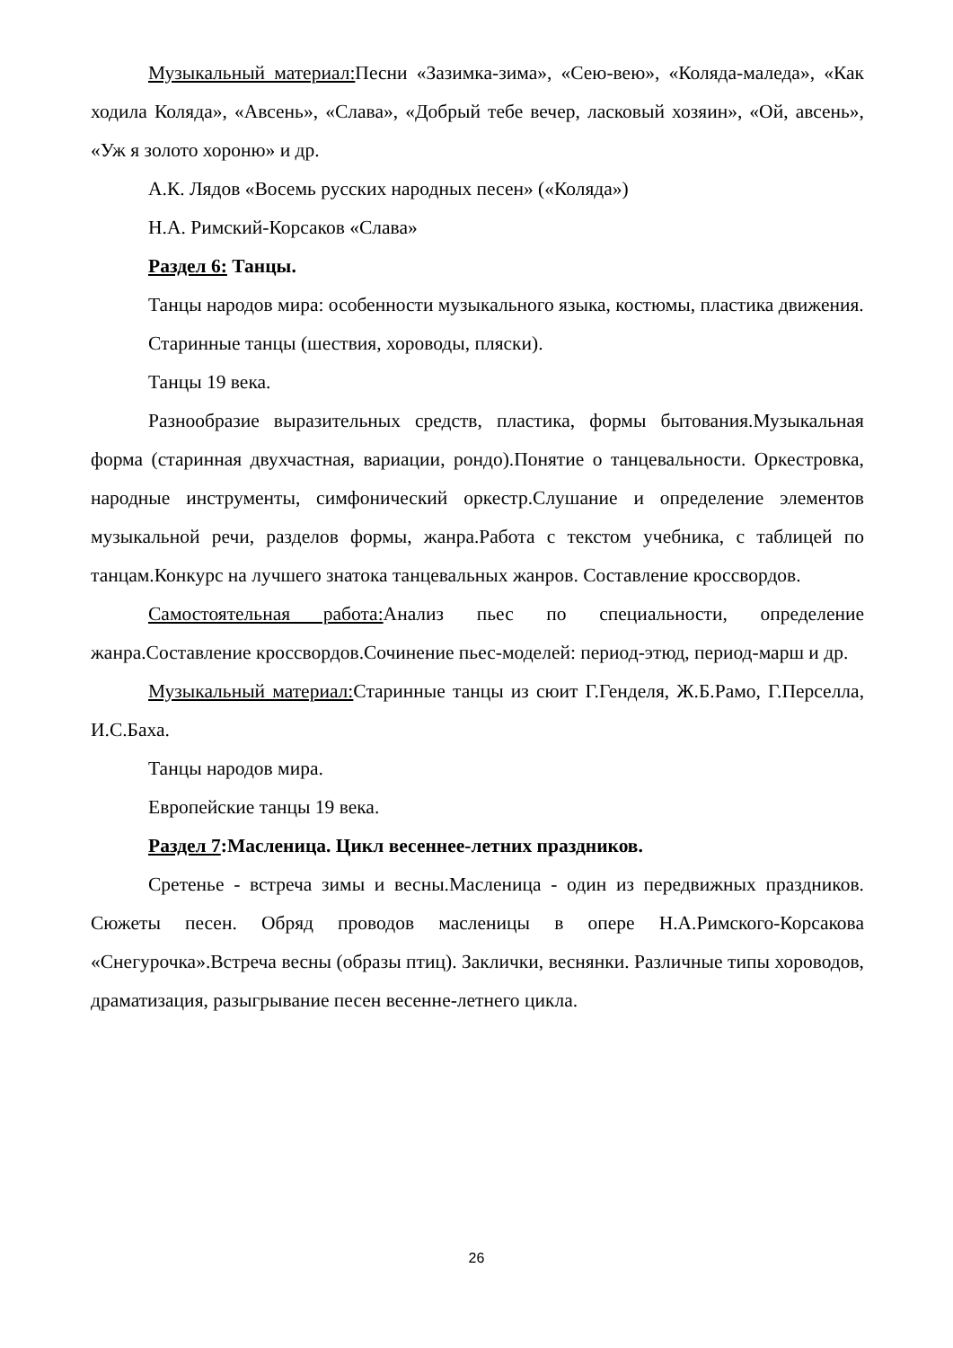Музыкальный материал: Песни «Зазимка-зима», «Сею-вею», «Коляда-маледа», «Как ходила Коляда», «Авсень», «Слава», «Добрый тебе вечер, ласковый хозяин», «Ой, авсень», «Уж я золото хороню» и др.
А.К. Лядов «Восемь русских народных песен» («Коляда»)
Н.А. Римский-Корсаков «Слава»
Раздел 6: Танцы.
Танцы народов мира: особенности музыкального языка, костюмы, пластика движения.
Старинные танцы (шествия, хороводы, пляски).
Танцы 19 века.
Разнообразие выразительных средств, пластика, формы бытования.Музыкальная форма (старинная двухчастная, вариации, рондо).Понятие о танцевальности. Оркестровка, народные инструменты, симфонический оркестр.Слушание и определение элементов музыкальной речи, разделов формы, жанра.Работа с текстом учебника, с таблицей по танцам.Конкурс на лучшего знатока танцевальных жанров. Составление кроссвордов.
Самостоятельная работа: Анализ пьес по специальности, определение жанра.Составление кроссвордов.Сочинение пьес-моделей: период-этюд, период-марш и др.
Музыкальный материал: Старинные танцы из сюит Г.Генделя, Ж.Б.Рамо, Г.Перселла, И.С.Баха.
Танцы народов мира.
Европейские танцы 19 века.
Раздел 7:Масленица. Цикл весеннее-летних праздников.
Сретенье - встреча зимы и весны.Масленица - один из передвижных праздников. Сюжеты песен. Обряд проводов масленицы в опере Н.А.Римского-Корсакова «Снегурочка».Встреча весны (образы птиц). Заклички, веснянки. Различные типы хороводов, драматизация, разыгрывание песен весенне-летнего цикла.
26